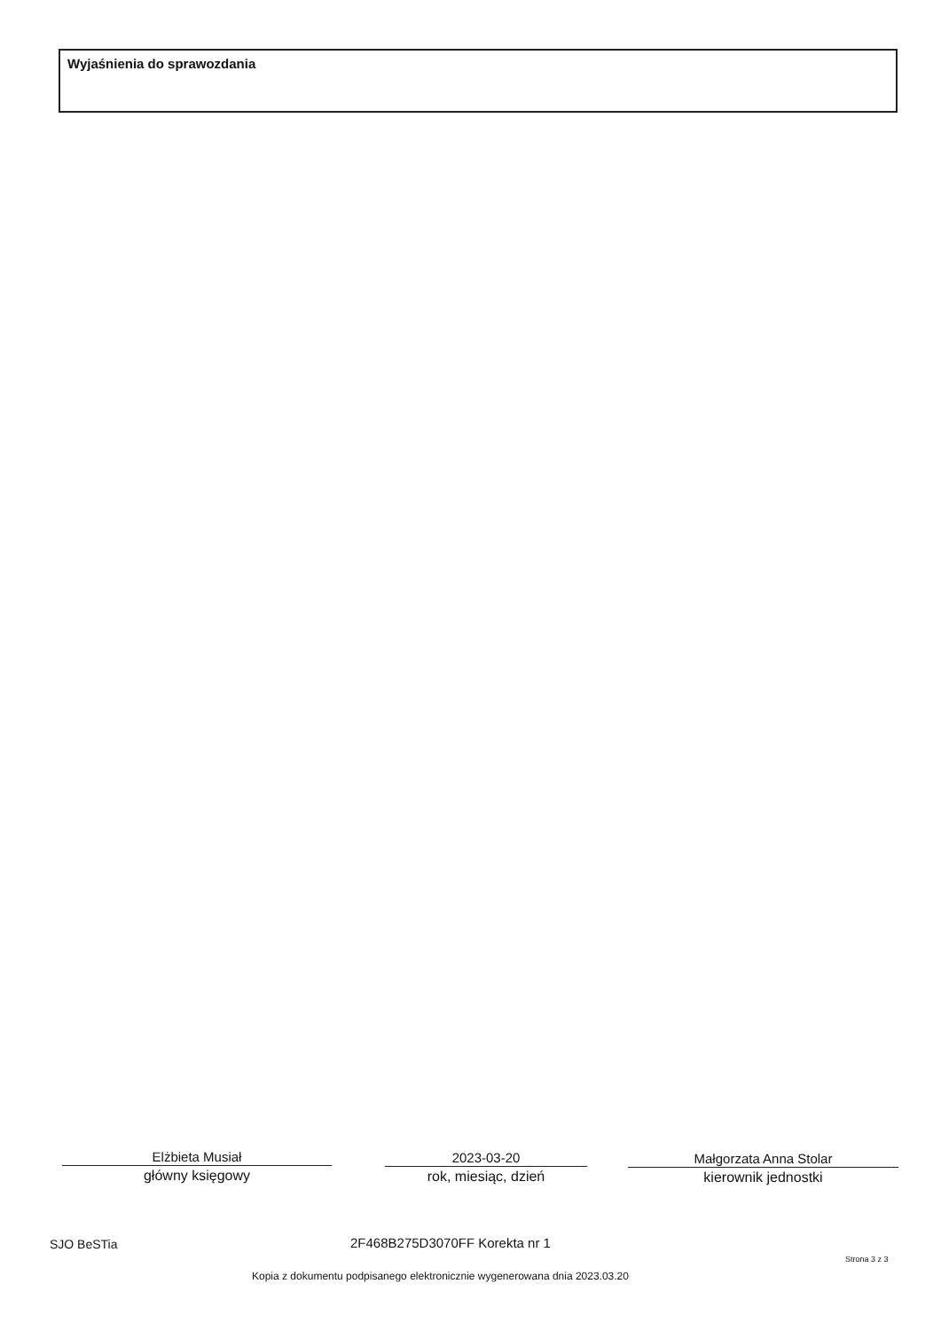Wyjaśnienia do sprawozdania
Elżbieta Musiał
główny księgowy
2023-03-20
rok, miesiąc, dzień
Małgorzata Anna Stolar
kierownik jednostki
SJO BeSTia 2F468B275D3070FF Korekta nr 1
Strona 3 z 3
Kopia z dokumentu podpisanego elektronicznie wygenerowana dnia 2023.03.20